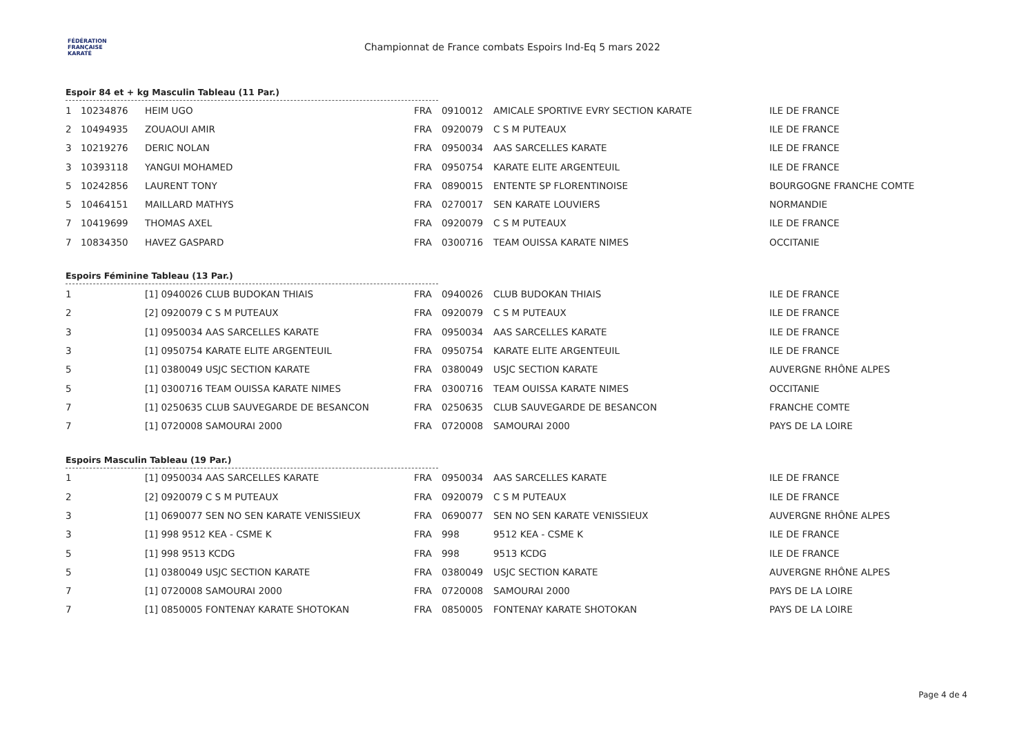FÉDÉRATION
FRANÇAISE
KARATÉ
Championnat de France combats Espoirs Ind-Eq 5 mars 2022
Espoir 84 et + kg Masculin Tableau (11 Par.)
| 1 | 10234876 | HEIM UGO | FRA | 0910012 | AMICALE SPORTIVE EVRY SECTION KARATE | ILE DE FRANCE |
| 2 | 10494935 | ZOUAOUI AMIR | FRA | 0920079 | C S M PUTEAUX | ILE DE FRANCE |
| 3 | 10219276 | DERIC NOLAN | FRA | 0950034 | AAS SARCELLES KARATE | ILE DE FRANCE |
| 3 | 10393118 | YANGUI MOHAMED | FRA | 0950754 | KARATE ELITE ARGENTEUIL | ILE DE FRANCE |
| 5 | 10242856 | LAURENT TONY | FRA | 0890015 | ENTENTE SP FLORENTINOISE | BOURGOGNE FRANCHE COMTE |
| 5 | 10464151 | MAILLARD MATHYS | FRA | 0270017 | SEN KARATE LOUVIERS | NORMANDIE |
| 7 | 10419699 | THOMAS AXEL | FRA | 0920079 | C S M PUTEAUX | ILE DE FRANCE |
| 7 | 10834350 | HAVEZ GASPARD | FRA | 0300716 | TEAM OUISSA KARATE NIMES | OCCITANIE |
Espoirs Féminine Tableau (13 Par.)
| 1 | | [1] 0940026 CLUB BUDOKAN THIAIS | FRA | 0940026 | CLUB BUDOKAN THIAIS | ILE DE FRANCE |
| 2 | | [2] 0920079 C S M PUTEAUX | FRA | 0920079 | C S M PUTEAUX | ILE DE FRANCE |
| 3 | | [1] 0950034 AAS SARCELLES KARATE | FRA | 0950034 | AAS SARCELLES KARATE | ILE DE FRANCE |
| 3 | | [1] 0950754 KARATE ELITE ARGENTEUIL | FRA | 0950754 | KARATE ELITE ARGENTEUIL | ILE DE FRANCE |
| 5 | | [1] 0380049 USJC SECTION KARATE | FRA | 0380049 | USJC SECTION KARATE | AUVERGNE RHÔNE ALPES |
| 5 | | [1] 0300716 TEAM OUISSA KARATE NIMES | FRA | 0300716 | TEAM OUISSA KARATE NIMES | OCCITANIE |
| 7 | | [1] 0250635 CLUB SAUVEGARDE DE BESANCON | FRA | 0250635 | CLUB SAUVEGARDE DE BESANCON | FRANCHE COMTE |
| 7 | | [1] 0720008 SAMOURAI 2000 | FRA | 0720008 | SAMOURAI 2000 | PAYS DE LA LOIRE |
Espoirs Masculin Tableau (19 Par.)
| 1 | | [1] 0950034 AAS SARCELLES KARATE | FRA | 0950034 | AAS SARCELLES KARATE | ILE DE FRANCE |
| 2 | | [2] 0920079 C S M PUTEAUX | FRA | 0920079 | C S M PUTEAUX | ILE DE FRANCE |
| 3 | | [1] 0690077 SEN NO SEN KARATE VENISSIEUX | FRA | 0690077 | SEN NO SEN KARATE VENISSIEUX | AUVERGNE RHÔNE ALPES |
| 3 | | [1] 998 9512 KEA - CSME K | FRA | 998 | 9512 KEA - CSME K | ILE DE FRANCE |
| 5 | | [1] 998 9513 KCDG | FRA | 998 | 9513 KCDG | ILE DE FRANCE |
| 5 | | [1] 0380049 USJC SECTION KARATE | FRA | 0380049 | USJC SECTION KARATE | AUVERGNE RHÔNE ALPES |
| 7 | | [1] 0720008 SAMOURAI 2000 | FRA | 0720008 | SAMOURAI 2000 | PAYS DE LA LOIRE |
| 7 | | [1] 0850005 FONTENAY KARATE SHOTOKAN | FRA | 0850005 | FONTENAY KARATE SHOTOKAN | PAYS DE LA LOIRE |
Page 4 de 4